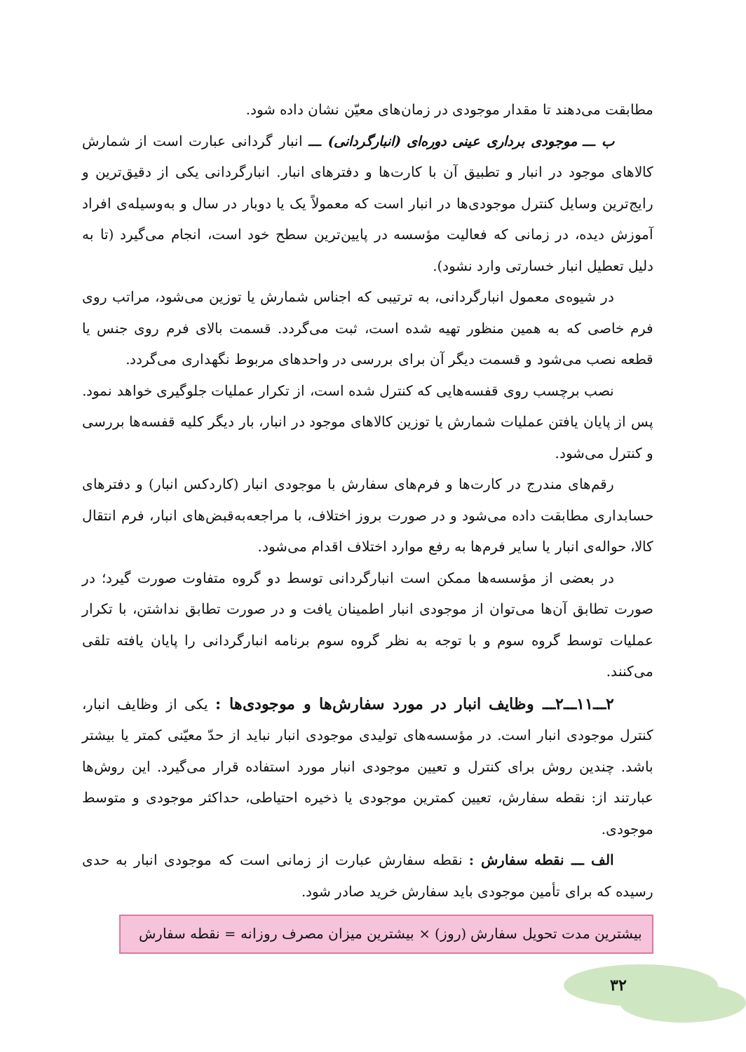مطابقت می‌دهند تا مقدار موجودی در زمان‌های معیّن نشان داده شود.
ب ـــ موجودی برداری عینی دوره‌ای (انبارگردانی) ـــ انبار گردانی عبارت است از شمارش کالاهای موجود در انبار و تطبیق آن با کارت‌ها و دفترهای انبار. انبارگردانی یکی از دقیق‌ترین و رایج‌ترین وسایل کنترل موجودی‌ها در انبار است که معمولاً یک یا دوبار در سال و به‌وسیله‌ی افراد آموزش دیده، در زمانی که فعالیت مؤسسه در پایین‌ترین سطح خود است، انجام می‌گیرد (تا به دلیل تعطیل انبار خسارتی وارد نشود).
در شیوه‌ی معمول انبارگردانی، به ترتیبی که اجناس شمارش یا توزین می‌شود، مراتب روی فرم خاصی که به همین منظور تهیه شده است، ثبت می‌گردد. قسمت بالای فرم روی جنس یا قطعه نصب می‌شود و قسمت دیگر آن برای بررسی در واحدهای مربوط نگهداری می‌گردد.
نصب برچسب روی قفسه‌هایی که کنترل شده است، از تکرار عملیات جلوگیری خواهد نمود.
پس از پایان یافتن عملیات شمارش یا توزین کالاهای موجود در انبار، بار دیگر کلیه قفسه‌ها بررسی و کنترل می‌شود.
رقم‌های مندرج در کارت‌ها و فرم‌های سفارش با موجودی انبار (کاردکس انبار) و دفترهای حسابداری مطابقت داده می‌شود و در صورت بروز اختلاف، با مراجعه‌به‌قبض‌های انبار، فرم انتقال کالا، حواله‌ی انبار یا سایر فرم‌ها به رفع موارد اختلاف اقدام می‌شود.
در بعضی از مؤسسه‌ها ممکن است انبارگردانی توسط دو گروه متفاوت صورت گیرد؛ در صورت تطابق آن‌ها می‌توان از موجودی انبار اطمینان یافت و در صورت تطابق نداشتن، با تکرار عملیات توسط گروه سوم و با توجه به نظر گروه سوم برنامه انبارگردانی را پایان یافته تلقی می‌کنند.
۲ـــ۱۱ـــ۲ـــ وظایف انبار در مورد سفارش‌ها و موجودی‌ها : یکی از وظایف انبار، کنترل موجودی انبار است. در مؤسسه‌های تولیدی موجودی انبار نباید از حدّ معیّنی کمتر یا بیشتر باشد. چندین روش برای کنترل و تعیین موجودی انبار مورد استفاده قرار می‌گیرد. این روش‌ها عبارتند از: نقطه سفارش، تعیین کمترین موجودی یا ذخیره احتیاطی، حداکثر موجودی و متوسط موجودی.
الف ـــ نقطه سفارش : نقطه سفارش عبارت از زمانی است که موجودی انبار به حدی رسیده که برای تأمین موجودی باید سفارش خرید صادر شود.
بیشترین مدت تحویل سفارش (روز) × بیشترین میزان مصرف روزانه = نقطه سفارش
۳۲